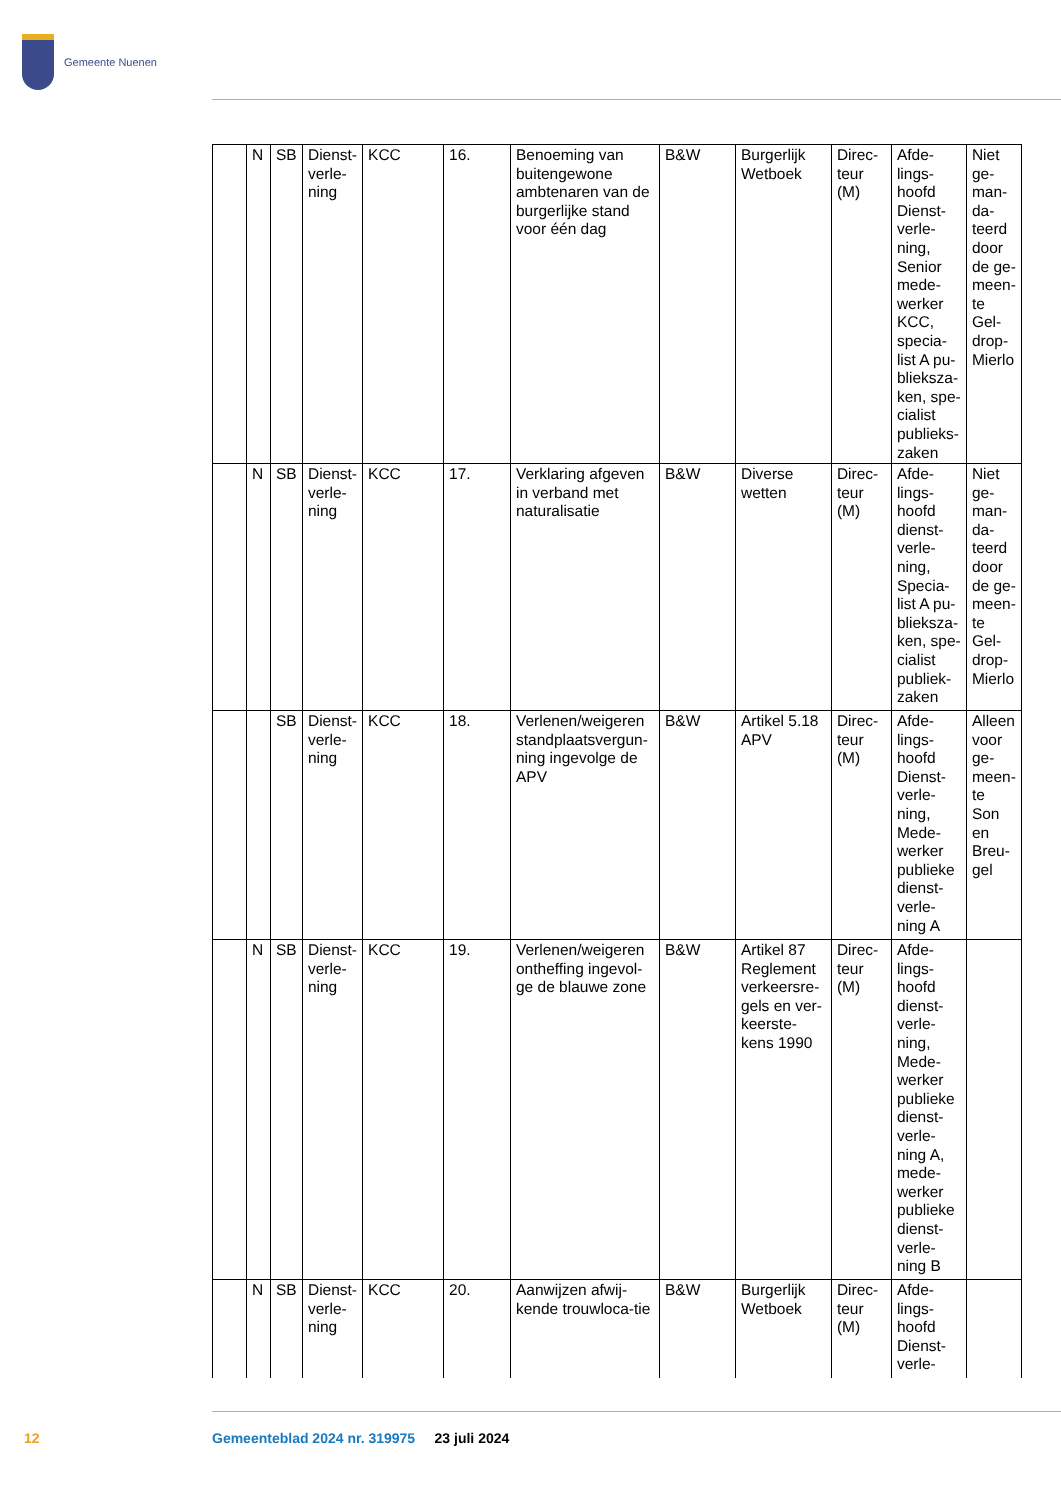Gemeente Nuenen
| | N | SB | Dienst-verle-ning | KCC | 16. | Benoeming van buitengewone ambtenaren van de burgerlijke stand voor één dag | B&W | Burgerlijk Wetboek | Direc-teur (M) | Afde-lings-hoofd Dienst-verle-ning, Senior mede-werker KCC, specia-list A pu-blieksza-ken, spe-cialist publieks-zaken | Niet ge-man-da-teerd door de ge-meen-te Gel-drop-Mierlo |
| | N | SB | Dienst-verle-ning | KCC | 17. | Verklaring afgeven in verband met naturalisatie | B&W | Diverse wetten | Direc-teur (M) | Afde-lings-hoofd dienst-verle-ning, Specia-list A pu-blieksza-ken, spe-cialist publiek-zaken | Niet ge-man-da-teerd door de ge-meen-te Gel-drop-Mierlo |
| | | SB | Dienst-verle-ning | KCC | 18. | Verlenen/weigeren standplaatsvergun-ning ingevolge de APV | B&W | Artikel 5.18 APV | Direc-teur (M) | Afde-lings-hoofd Dienst-verle-ning, Mede-werker publieke dienst-verle-ning A | Alleen voor ge-meen-te Son en Breu-gel |
| | N | SB | Dienst-verle-ning | KCC | 19. | Verlenen/weigeren ontheffing ingevol-ge de blauwe zone | B&W | Artikel 87 Reglement verkeersre-gels en ver-keerste-kens 1990 | Direc-teur (M) | Afde-lings-hoofd dienst-verle-ning, Mede-werker publieke dienst-verle-ning A, mede-werker publieke dienst-verle-ning B | |
| | N | SB | Dienst-verle-ning | KCC | 20. | Aanwijzen afwij-kende trouwloca-tie | B&W | Burgerlijk Wetboek | Direc-teur (M) | Afde-lings-hoofd Dienst-verle- | |
12
Gemeenteblad 2024 nr. 319975 23 juli 2024